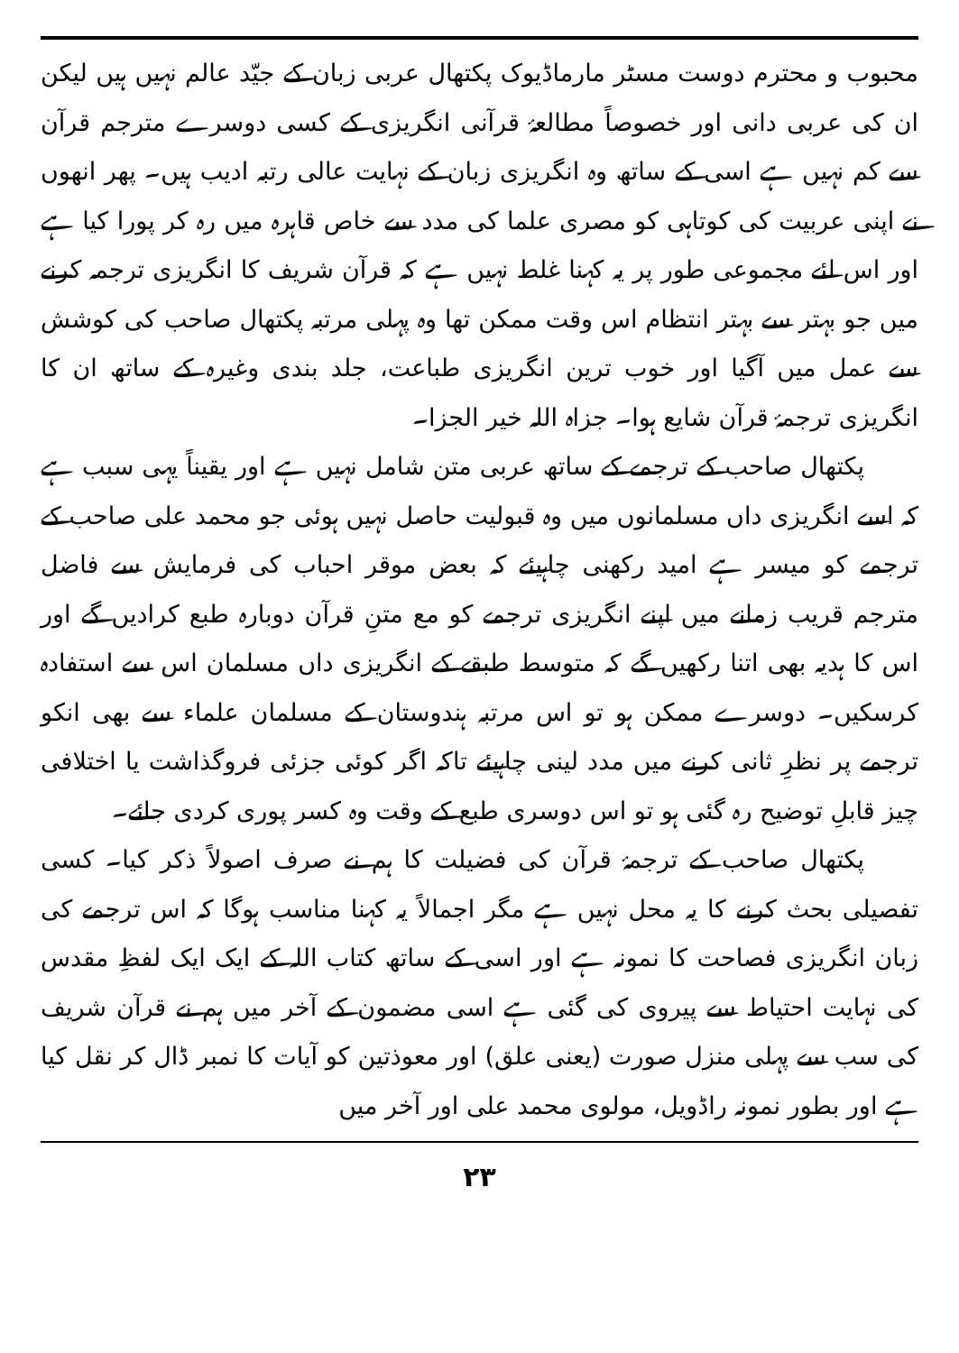محبوب و محترم دوست مسٹر مارماڈیوک پکتھال عربی زبان کے جیّد عالم نہیں ہیں لیکن ان کی عربی دانی اور خصوصاً مطالعۂ قرآنی انگریزی کے کسی دوسرے مترجم قرآن سے کم نہیں ہے اسی کے ساتھ وہ انگریزی زبان کے نہایت عالی رتبہ ادیب ہیں۔ پھر انھوں نے اپنی عربیت کی کوتاہی کو مصری علما کی مدد سے خاص قاہرہ میں رہ کر پورا کیا ہے اور اس لئے مجموعی طور پر یہ کہنا غلط نہیں ہے کہ قرآن شریف کا انگریزی ترجمہ کرنے میں جو بہتر سے بہتر انتظام اس وقت ممکن تھا وہ پہلی مرتبہ پکتھال صاحب کی کوشش سے عمل میں آگیا اور خوب ترین انگریزی طباعت، جلد بندی وغیرہ کے ساتھ ان کا انگریزی ترجمۂ قرآن شایع ہوا۔ جزاہ اللہ خیر الجزا۔
پکتھال صاحب کے ترجمے کے ساتھ عربی متن شامل نہیں ہے اور یقیناً یہی سبب ہے کہ اسے انگریزی داں مسلمانوں میں وہ قبولیت حاصل نہیں ہوئی جو محمد علی صاحب کے ترجمے کو میسر ہے امید رکھنی چاہیئے کہ بعض موقر احباب کی فرمایش سے فاضل مترجم قریب زمانے میں اپنے انگریزی ترجمے کو مع متنِ قرآن دوبارہ طبع کرادیں گے اور اس کا ہدیہ بھی اتنا رکھیں گے کہ متوسط طبقے کے انگریزی داں مسلمان اس سے استفادہ کرسکیں۔ دوسرے ممکن ہو تو اس مرتبہ ہندوستان کے مسلمان علماء سے بھی انکو ترجمے پر نظرِ ثانی کرنے میں مدد لینی چاہیئے تاکہ اگر کوئی جزئی فروگذاشت یا اختلافی چیز قابلِ توضیح رہ گئی ہو تو اس دوسری طبع کے وقت وہ کسر پوری کردی جائے۔
پکتھال صاحب کے ترجمۂ قرآن کی فضیلت کا ہم نے صرف اصولاً ذکر کیا۔ کسی تفصیلی بحث کرنے کا یہ محل نہیں ہے مگر اجمالاً یہ کہنا مناسب ہوگا کہ اس ترجمے کی زبان انگریزی فصاحت کا نمونہ ہے اور اسی کے ساتھ کتاب اللہ کے ایک ایک لفظِ مقدس کی نہایت احتیاط سے پیروی کی گئی ہے اسی مضمون کے آخر میں ہم نے قرآن شریف کی سب سے پہلی منزل صورت (یعنی علق) اور معوذتین کو آیات کا نمبر ڈال کر نقل کیا ہے اور بطور نمونہ راڈویل، مولوی محمد علی اور آخر میں
۲۳